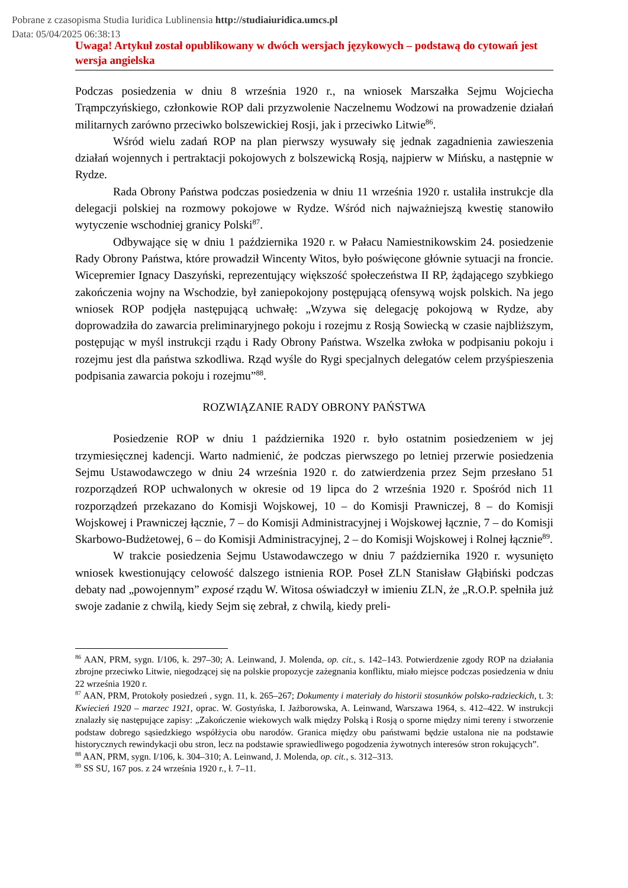Pobrane z czasopisma Studia Iuridica Lublinensia http://studiaiuridica.umcs.pl
Data: 05/04/2025 06:38:13
Uwaga! Artykuł został opublikowany w dwóch wersjach językowych – podstawą do cytowań jest wersja angielska
Podczas posiedzenia w dniu 8 września 1920 r., na wniosek Marszałka Sejmu Wojciecha Trąmpczyńskiego, członkowie ROP dali przyzwolenie Naczelnemu Wodzowi na prowadzenie działań militarnych zarówno przeciwko bolszewickiej Rosji, jak i przeciwko Litwie<sup>86</sup>.
Wśród wielu zadań ROP na plan pierwszy wysuwały się jednak zagadnienia zawieszenia działań wojennych i pertraktacji pokojowych z bolszewicką Rosją, najpierw w Mińsku, a następnie w Rydze.
Rada Obrony Państwa podczas posiedzenia w dniu 11 września 1920 r. ustaliła instrukcje dla delegacji polskiej na rozmowy pokojowe w Rydze. Wśród nich najważniejszą kwestię stanowiło wytyczenie wschodniej granicy Polski<sup>87</sup>.
Odbywające się w dniu 1 października 1920 r. w Pałacu Namiestnikowskim 24. posiedzenie Rady Obrony Państwa, które prowadził Wincenty Witos, było poświęcone głównie sytuacji na froncie. Wicepremier Ignacy Daszyński, reprezentujący większość społeczeństwa II RP, żądającego szybkiego zakończenia wojny na Wschodzie, był zaniepokojony postępującą ofensywą wojsk polskich. Na jego wniosek ROP podjęła następującą uchwałę: „Wzywa się delegację pokojową w Rydze, aby doprowadziła do zawarcia preliminaryjnego pokoju i rozejmu z Rosją Sowiecką w czasie najbliższym, postępując w myśl instrukcji rządu i Rady Obrony Państwa. Wszelka zwłoka w podpisaniu pokoju i rozejmu jest dla państwa szkodliwa. Rząd wyśle do Rygi specjalnych delegatów celem przyśpieszenia podpisania zawarcia pokoju i rozejmu”<sup>88</sup>.
ROZWIĄZANIE RADY OBRONY PAŃSTWA
Posiedzenie ROP w dniu 1 października 1920 r. było ostatnim posiedzeniem w jej trzymiesięcznej kadencji. Warto nadmienić, że podczas pierwszego po letniej przerwie posiedzenia Sejmu Ustawodawczego w dniu 24 września 1920 r. do zatwierdzenia przez Sejm przesłano 51 rozporządzeń ROP uchwalonych w okresie od 19 lipca do 2 września 1920 r. Spośród nich 11 rozporządzeń przekazano do Komisji Wojskowej, 10 – do Komisji Prawniczej, 8 – do Komisji Wojskowej i Prawniczej łącznie, 7 – do Komisji Administracyjnej i Wojskowej łącznie, 7 – do Komisji Skarbowo-Budżetowej, 6 – do Komisji Administracyjnej, 2 – do Komisji Wojskowej i Rolnej łącznie<sup>89</sup>.
W trakcie posiedzenia Sejmu Ustawodawczego w dniu 7 października 1920 r. wysunięto wniosek kwestionujący celowość dalszego istnienia ROP. Poseł ZLN Stanisław Głąbiński podczas debaty nad „powojennym” exposé rządu W. Witosa oświadczył w imieniu ZLN, że „R.O.P. spełniła już swoje zadanie z chwilą, kiedy Sejm się zebrał, z chwilą, kiedy preli-
<sup>86</sup> AAN, PRM, sygn. I/106, k. 297–30; A. Leinwand, J. Molenda, op. cit., s. 142–143. Potwierdzenie zgody ROP na działania zbrojne przeciwko Litwie, niegodzącej się na polskie propozycje zażegnania konfliktu, miało miejsce podczas posiedzenia w dniu 22 września 1920 r.
<sup>87</sup> AAN, PRM, Protokoły posiedzeń , sygn. 11, k. 265–267; Dokumenty i materiały do historii stosunków polsko-radzieckich, t. 3: Kwiecień 1920 – marzec 1921, oprac. W. Gostyńska, I. Jażborowska, A. Leinwand, Warszawa 1964, s. 412–422. W instrukcji znalazły się następujące zapisy: „Zakończenie wiekowych walk między Polską i Rosją o sporne między nimi tereny i stworzenie podstaw dobrego sąsiedzkiego współżycia obu narodów. Granica między obu państwami będzie ustalona nie na podstawie historycznych rewindykacji obu stron, lecz na podstawie sprawiedliwego pogodzenia żywotnych interesów stron rokujących”.
<sup>88</sup> AAN, PRM, sygn. I/106, k. 304–310; A. Leinwand, J. Molenda, op. cit., s. 312–313.
<sup>89</sup> SS SU, 167 pos. z 24 września 1920 r., ł. 7–11.